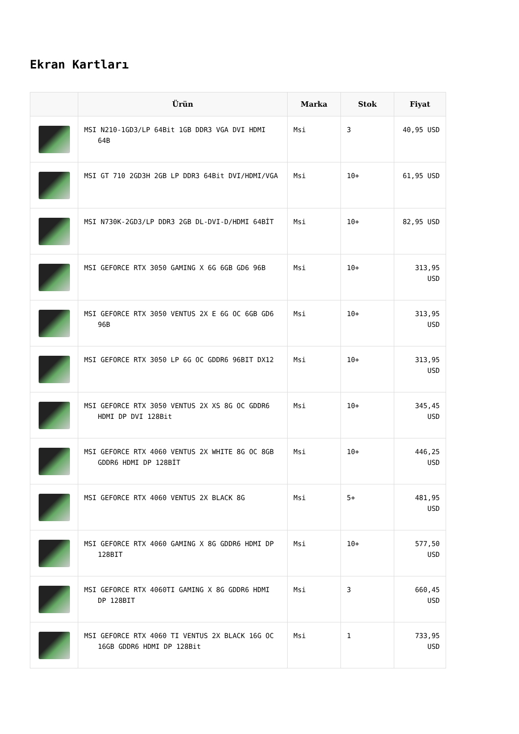Ekran Kartları
| | Ürün | Marka | Stok | Fiyat |
| --- | --- | --- | --- | --- |
| | MSI N210-1GD3/LP 64Bit 1GB DDR3 VGA DVI HDMI 64B | Msi | 3 | 40,95 USD |
| | MSI GT 710 2GD3H 2GB LP DDR3 64Bit DVI/HDMI/VGA | Msi | 10+ | 61,95 USD |
| | MSI N730K-2GD3/LP DDR3 2GB DL-DVI-D/HDMI 64BİT | Msi | 10+ | 82,95 USD |
| | MSI GEFORCE RTX 3050 GAMING X 6G 6GB GD6 96B | Msi | 10+ | 313,95 USD |
| | MSI GEFORCE RTX 3050 VENTUS 2X E 6G OC 6GB GD6 96B | Msi | 10+ | 313,95 USD |
| | MSI GEFORCE RTX 3050 LP 6G OC GDDR6 96BIT DX12 | Msi | 10+ | 313,95 USD |
| | MSI GEFORCE RTX 3050 VENTUS 2X XS 8G OC GDDR6 HDMI DP DVI 128Bit | Msi | 10+ | 345,45 USD |
| | MSI GEFORCE RTX 4060 VENTUS 2X WHITE 8G OC 8GB GDDR6 HDMI DP 128BİT | Msi | 10+ | 446,25 USD |
| | MSI GEFORCE RTX 4060 VENTUS 2X BLACK 8G | Msi | 5+ | 481,95 USD |
| | MSI GEFORCE RTX 4060 GAMING X 8G GDDR6 HDMI DP 128BIT | Msi | 10+ | 577,50 USD |
| | MSI GEFORCE RTX 4060TI GAMING X 8G GDDR6 HDMI DP 128BIT | Msi | 3 | 660,45 USD |
| | MSI GEFORCE RTX 4060 TI VENTUS 2X BLACK 16G OC 16GB GDDR6 HDMI DP 128Bit | Msi | 1 | 733,95 USD |